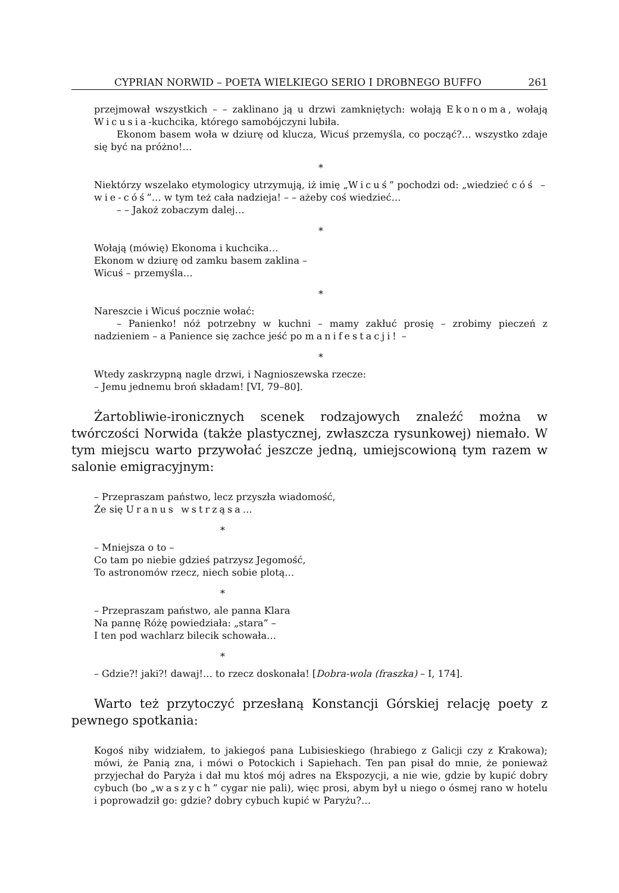CYPRIAN NORWID – POETA WIELKIEGO SERIO I DROBNEGO BUFFO 261
przejmował wszystkich – – zaklinano ją u drzwi zamkniętych: wołają Ekonoma, wołają Wicusia-kuchcika, którego samobójczyni lubiła.
Ekonom basem woła w dziurę od klucza, Wicuś przemyśla, co począć?… wszystko zdaje się być na próżno!…
*
Niektórzy wszelako etymologicy utrzymują, iż imię „Wicuś” pochodzi od: „wiedzieć cóś – wie-cóś”… w tym też cała nadzieja! – – ażeby coś wiedzieć…
– – Jakoż zobaczym dalej…
*
Wołają (mówię) Ekonoma i kuchcika…
Ekonom w dziurę od zamku basem zaklina –
Wicuś – przemyśla…
*
Nareszcie i Wicuś pocznie wołać:
– Panienko! nóż potrzebny w kuchni – mamy zakłuć prosię – zrobimy pieczeń z nadzieniem – a Panience się zachce jeść po manifestacji! –
*
Wtedy zaskrzypną nagle drzwi, i Nagnioszewska rzecze:
– Jemu jednemu broń składam! [VI, 79–80].
Żartobliwie-ironicznych scenek rodzajowych znaleźć można w twórczości Norwida (także plastycznej, zwłaszcza rysunkowej) niemało. W tym miejscu warto przywołać jeszcze jedną, umiejscowioną tym razem w salonie emigracyjnym:
– Przepraszam państwo, lecz przyszła wiadomość,
Że się Uranus wstrząsa…
*
– Mniejsza o to –
Co tam po niebie gdzieś patrzysz Jegomość,
To astronomów rzecz, niech sobie plotą…
*
– Przepraszam państwo, ale panna Klara
Na pannę Różę powiedziała: „stara” –
I ten pod wachlarz bilecik schowała…
*
– Gdzie?! jaki?! dawaj!… to rzecz doskonała! [Dobra-wola (fraszka) – I, 174].
Warto też przytoczyć przesłaną Konstancji Górskiej relację poety z pewnego spotkania:
Kogoś niby widziałem, to jakiegoś pana Lubisieskiego (hrabiego z Galicji czy z Krakowa); mówi, że Panią zna, i mówi o Potockich i Sapiehach. Ten pan pisał do mnie, że ponieważ przyjechał do Paryża i dał mu ktoś mój adres na Ekspozycji, a nie wie, gdzie by kupić dobry cybuch (bo „waszych” cygar nie pali), więc prosi, abym był u niego o ósmej rano w hotelu i poprowadził go: gdzie? dobry cybuch kupić w Paryżu?…